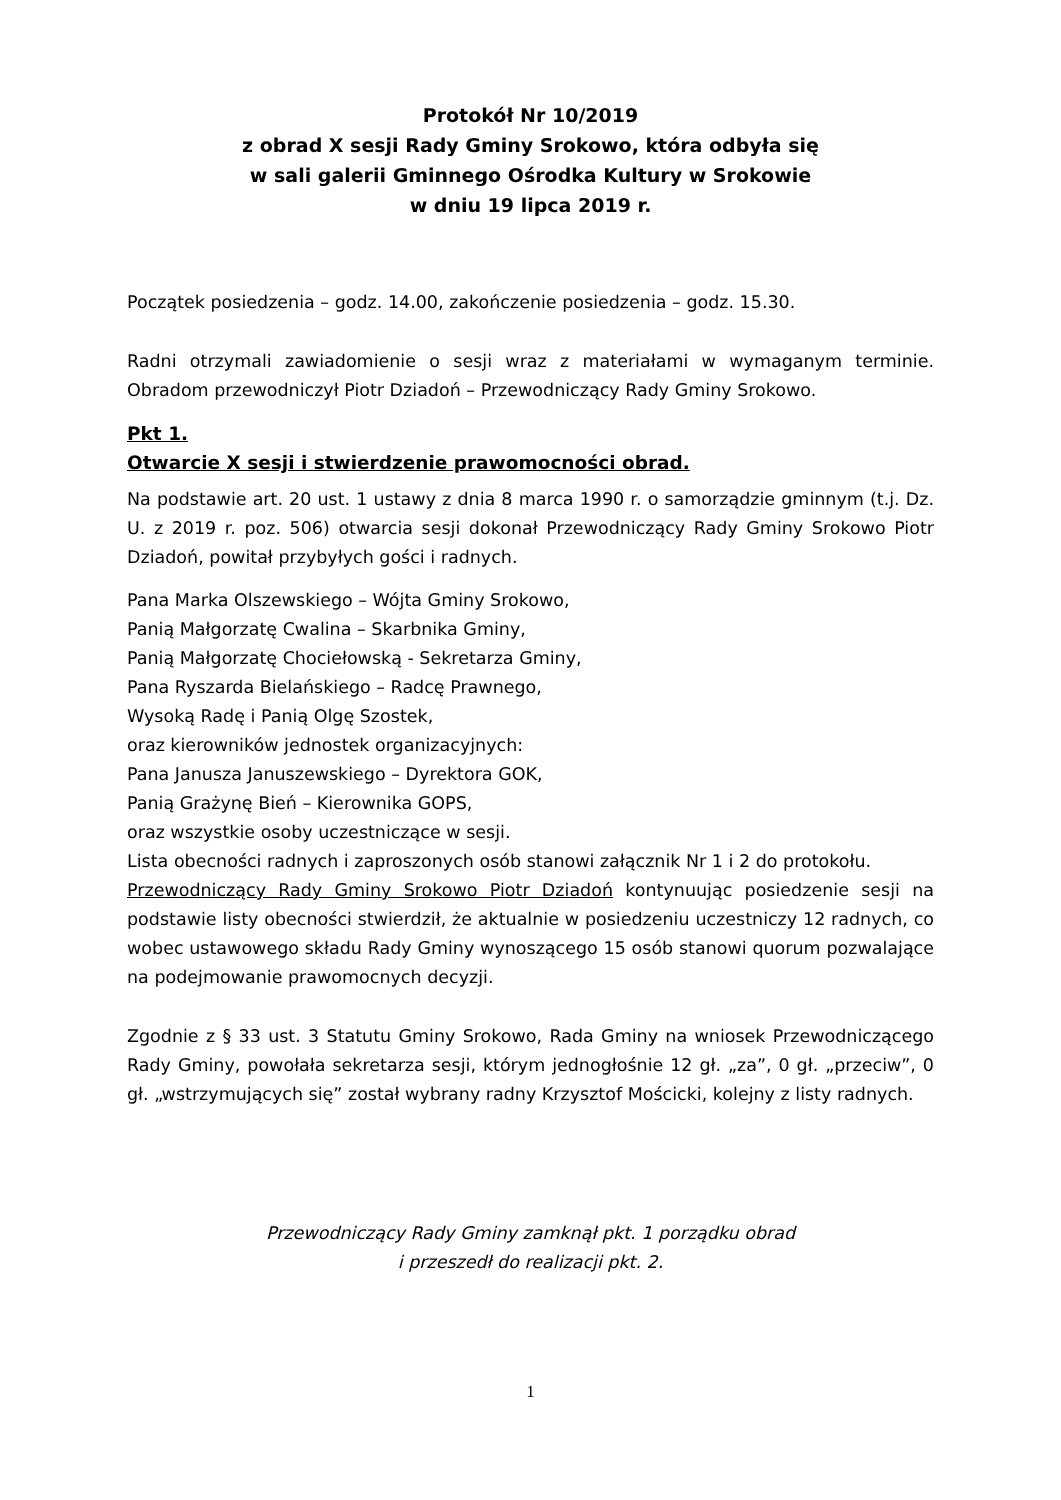Protokół Nr 10/2019
z obrad X sesji Rady Gminy Srokowo, która odbyła się
w sali galerii Gminnego Ośrodka Kultury w Srokowie
w dniu 19 lipca 2019 r.
Początek posiedzenia – godz. 14.00, zakończenie posiedzenia – godz. 15.30.
Radni otrzymali zawiadomienie o sesji wraz z materiałami w wymaganym terminie. Obradom przewodniczył Piotr Dziadoń – Przewodniczący Rady Gminy Srokowo.
Pkt 1.
Otwarcie X sesji i stwierdzenie prawomocności obrad.
Na podstawie art. 20 ust. 1 ustawy z dnia 8 marca 1990 r. o samorządzie gminnym (t.j. Dz. U. z 2019 r. poz. 506) otwarcia sesji dokonał Przewodniczący Rady Gminy Srokowo Piotr Dziadoń, powitał przybyłych gości i radnych.
Pana Marka Olszewskiego – Wójta Gminy Srokowo,
Panią Małgorzatę Cwalina – Skarbnika Gminy,
Panią Małgorzatę Chociełowską - Sekretarza Gminy,
Pana Ryszarda Bielańskiego – Radcę Prawnego,
Wysoką Radę i Panią Olgę Szostek,
oraz kierowników jednostek organizacyjnych:
Pana Janusza Januszewskiego – Dyrektora GOK,
Panią Grażynę Bień – Kierownika GOPS,
oraz wszystkie osoby uczestniczące w sesji.
Lista obecności radnych i zaproszonych osób stanowi załącznik Nr 1 i 2 do protokołu.
Przewodniczący Rady Gminy Srokowo Piotr Dziadoń kontynuując posiedzenie sesji na podstawie listy obecności stwierdził, że aktualnie w posiedzeniu uczestniczy 12 radnych, co wobec ustawowego składu Rady Gminy wynoszącego 15 osób stanowi quorum pozwalające na podejmowanie prawomocnych decyzji.
Zgodnie z § 33 ust. 3 Statutu Gminy Srokowo, Rada Gminy na wniosek Przewodniczącego Rady Gminy, powołała sekretarza sesji, którym jednogłośnie 12 gł. „za”, 0 gł. „przeciw”, 0 gł. „wstrzymujących się” został wybrany radny Krzysztof Mościcki, kolejny z listy radnych.
Przewodniczący Rady Gminy zamknął pkt. 1 porządku obrad
i przeszedł do realizacji pkt. 2.
1